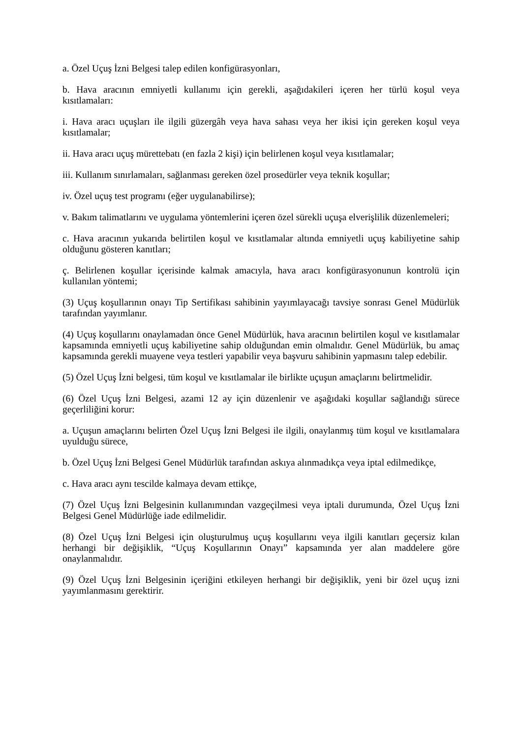a. Özel Uçuş İzni Belgesi talep edilen konfigürasyonları,
b. Hava aracının emniyetli kullanımı için gerekli, aşağıdakileri içeren her türlü koşul veya kısıtlamaları:
i. Hava aracı uçuşları ile ilgili güzergâh veya hava sahası veya her ikisi için gereken koşul veya kısıtlamalar;
ii. Hava aracı uçuş mürettebatı (en fazla 2 kişi) için belirlenen koşul veya kısıtlamalar;
iii. Kullanım sınırlamaları, sağlanması gereken özel prosedürler veya teknik koşullar;
iv. Özel uçuş test programı (eğer uygulanabilirse);
v. Bakım talimatlarını ve uygulama yöntemlerini içeren özel sürekli uçuşa elverişlilik düzenlemeleri;
c. Hava aracının yukarıda belirtilen koşul ve kısıtlamalar altında emniyetli uçuş kabiliyetine sahip olduğunu gösteren kanıtları;
ç. Belirlenen koşullar içerisinde kalmak amacıyla, hava aracı konfigürasyonunun kontrolü için kullanılan yöntemi;
(3) Uçuş koşullarının onayı Tip Sertifikası sahibinin yayımlayacağı tavsiye sonrası Genel Müdürlük tarafından yayımlanır.
(4) Uçuş koşullarını onaylamadan önce Genel Müdürlük, hava aracının belirtilen koşul ve kısıtlamalar kapsamında emniyetli uçuş kabiliyetine sahip olduğundan emin olmalıdır. Genel Müdürlük, bu amaç kapsamında gerekli muayene veya testleri yapabilir veya başvuru sahibinin yapmasını talep edebilir.
(5) Özel Uçuş İzni belgesi, tüm koşul ve kısıtlamalar ile birlikte uçuşun amaçlarını belirtmelidir.
(6) Özel Uçuş İzni Belgesi, azami 12 ay için düzenlenir ve aşağıdaki koşullar sağlandığı sürece geçerliliğini korur:
a. Uçuşun amaçlarını belirten Özel Uçuş İzni Belgesi ile ilgili, onaylanmış tüm koşul ve kısıtlamalara uyulduğu sürece,
b. Özel Uçuş İzni Belgesi Genel Müdürlük tarafından askıya alınmadıkça veya iptal edilmedikçe,
c. Hava aracı aynı tescilde kalmaya devam ettikçe,
(7) Özel Uçuş İzni Belgesinin kullanımından vazgeçilmesi veya iptali durumunda, Özel Uçuş İzni Belgesi Genel Müdürlüğe iade edilmelidir.
(8) Özel Uçuş İzni Belgesi için oluşturulmuş uçuş koşullarını veya ilgili kanıtları geçersiz kılan herhangi bir değişiklik, “Uçuş Koşullarının Onayı” kapsamında yer alan maddelere göre onaylanmalıdır.
(9) Özel Uçuş İzni Belgesinin içeriğini etkileyen herhangi bir değişiklik, yeni bir özel uçuş izni yayımlanmasını gerektirir.